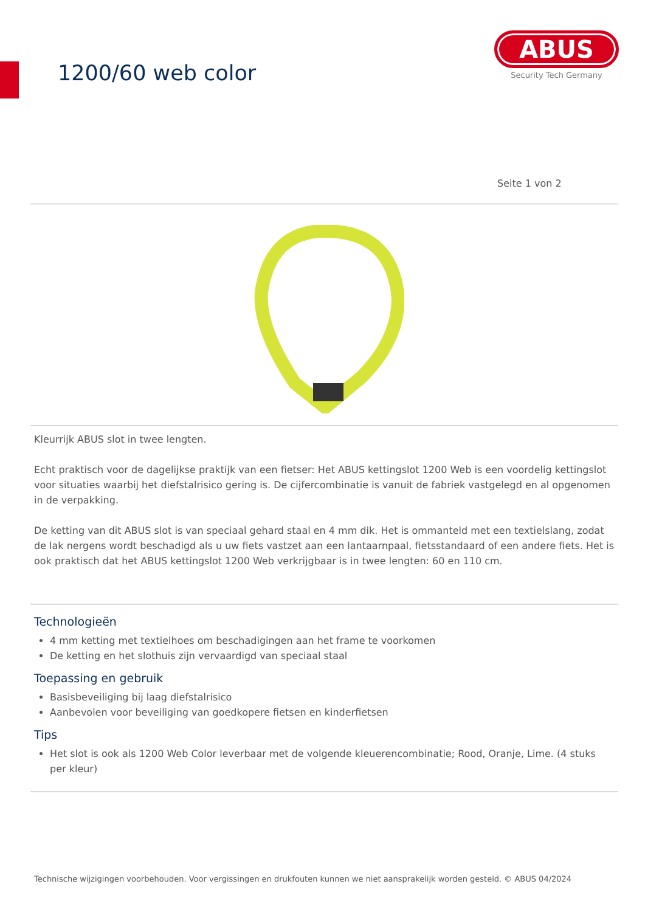1200/60 web color
ABUS
Security Tech Germany
Seite 1 von 2
Kleurrijk ABUS slot in twee lengten.
Echt praktisch voor de dagelijkse praktijk van een fietser: Het ABUS kettingslot 1200 Web is een voordelig kettingslot voor situaties waarbij het diefstalrisico gering is. De cijfercombinatie is vanuit de fabriek vastgelegd en al opgenomen in de verpakking.
De ketting van dit ABUS slot is van speciaal gehard staal en 4 mm dik. Het is ommanteld met een textielslang, zodat de lak nergens wordt beschadigd als u uw fiets vastzet aan een lantaarnpaal, fietsstandaard of een andere fiets. Het is ook praktisch dat het ABUS kettingslot 1200 Web verkrijgbaar is in twee lengten: 60 en 110 cm.
Technologieën
4 mm ketting met textielhoes om beschadigingen aan het frame te voorkomen
De ketting en het slothuis zijn vervaardigd van speciaal staal
Toepassing en gebruik
Basisbeveiliging bij laag diefstalrisico
Aanbevolen voor beveiliging van goedkopere fietsen en kinderfietsen
Tips
Het slot is ook als 1200 Web Color leverbaar met de volgende kleuerencombinatie; Rood, Oranje, Lime. (4 stuks per kleur)
Technische wijzigingen voorbehouden. Voor vergissingen en drukfouten kunnen we niet aansprakelijk worden gesteld. © ABUS 04/2024